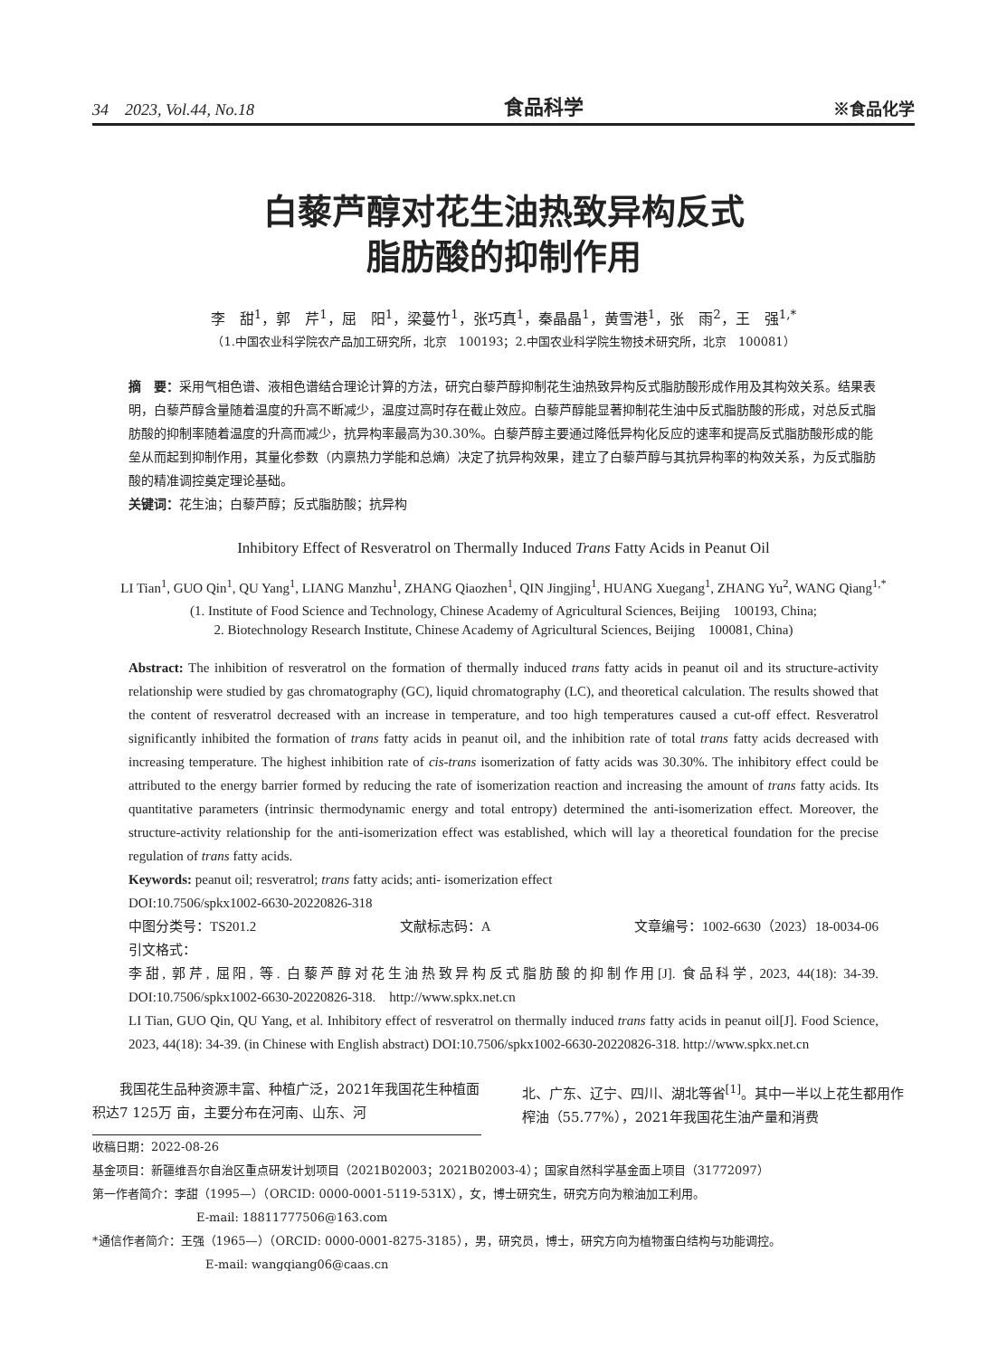34　2023, Vol.44, No.18 食品科学 ※食品化学
白藜芦醇对花生油热致异构反式
脂肪酸的抑制作用
李　甜<sup>1</sup>，郭　芹<sup>1</sup>，屈　阳<sup>1</sup>，梁蔓竹<sup>1</sup>，张巧真<sup>1</sup>，秦晶晶<sup>1</sup>，黄雪港<sup>1</sup>，张　雨<sup>2</sup>，王　强<sup>1,*</sup>
（1.中国农业科学院农产品加工研究所，北京　100193；2.中国农业科学院生物技术研究所，北京　100081）
摘　要：采用气相色谱、液相色谱结合理论计算的方法，研究白藜芦醇抑制花生油热致异构反式脂肪酸形成作用及其构效关系。结果表明，白藜芦醇含量随着温度的升高不断减少，温度过高时存在截止效应。白藜芦醇能显著抑制花生油中反式脂肪酸的形成，对总反式脂肪酸的抑制率随着温度的升高而减少，抗异构率最高为30.30%。白藜芦醇主要通过降低异构化反应的速率和提高反式脂肪酸形成的能垒从而起到抑制作用，其量化参数（内禀热力学能和总熵）决定了抗异构效果，建立了白藜芦醇与其抗异构率的构效关系，为反式脂肪酸的精准调控奠定理论基础。
关键词：花生油；白藜芦醇；反式脂肪酸；抗异构
Inhibitory Effect of Resveratrol on Thermally Induced Trans Fatty Acids in Peanut Oil
LI Tian<sup>1</sup>, GUO Qin<sup>1</sup>, QU Yang<sup>1</sup>, LIANG Manzhu<sup>1</sup>, ZHANG Qiaozhen<sup>1</sup>, QIN Jingjing<sup>1</sup>, HUANG Xuegang<sup>1</sup>, ZHANG Yu<sup>2</sup>, WANG Qiang<sup>1,*</sup>
(1. Institute of Food Science and Technology, Chinese Academy of Agricultural Sciences, Beijing　100193, China;
2. Biotechnology Research Institute, Chinese Academy of Agricultural Sciences, Beijing　100081, China)
Abstract: The inhibition of resveratrol on the formation of thermally induced trans fatty acids in peanut oil and its structure-activity relationship were studied by gas chromatography (GC), liquid chromatography (LC), and theoretical calculation. The results showed that the content of resveratrol decreased with an increase in temperature, and too high temperatures caused a cut-off effect. Resveratrol significantly inhibited the formation of trans fatty acids in peanut oil, and the inhibition rate of total trans fatty acids decreased with increasing temperature. The highest inhibition rate of cis-trans isomerization of fatty acids was 30.30%. The inhibitory effect could be attributed to the energy barrier formed by reducing the rate of isomerization reaction and increasing the amount of trans fatty acids. Its quantitative parameters (intrinsic thermodynamic energy and total entropy) determined the anti-isomerization effect. Moreover, the structure-activity relationship for the anti-isomerization effect was established, which will lay a theoretical foundation for the precise regulation of trans fatty acids.
Keywords: peanut oil; resveratrol; trans fatty acids; anti- isomerization effect
DOI:10.7506/spkx1002-6630-20220826-318
中图分类号：TS201.2 文献标志码：A 文章编号：1002-6630（2023）18-0034-06
引文格式：
李甜, 郭芹, 屈阳, 等. 白藜芦醇对花生油热致异构反式脂肪酸的抑制作用[J]. 食品科学, 2023, 44(18): 34-39. DOI:10.7506/spkx1002-6630-20220826-318.　http://www.spkx.net.cn
LI Tian, GUO Qin, QU Yang, et al. Inhibitory effect of resveratrol on thermally induced trans fatty acids in peanut oil[J]. Food Science, 2023, 44(18): 34-39. (in Chinese with English abstract) DOI:10.7506/spkx1002-6630-20220826-318. http://www.spkx.net.cn
　　我国花生品种资源丰富、种植广泛，2021年我国花生种植面积达7 125万 亩，主要分布在河南、山东、河
北、广东、辽宁、四川、湖北等省<sup>[1]</sup>。其中一半以上花生都用作榨油（55.77%），2021年我国花生油产量和消费
收稿日期：2022-08-26
基金项目：新疆维吾尔自治区重点研发计划项目（2021B02003；2021B02003-4）；国家自然科学基金面上项目（31772097）
第一作者简介：李甜（1995—）（ORCID: 0000-0001-5119-531X），女，博士研究生，研究方向为粮油加工利用。
E-mail: 18811777506@163.com
*通信作者简介：王强（1965—）（ORCID: 0000-0001-8275-3185），男，研究员，博士，研究方向为植物蛋白结构与功能调控。
E-mail: wangqiang06@caas.cn